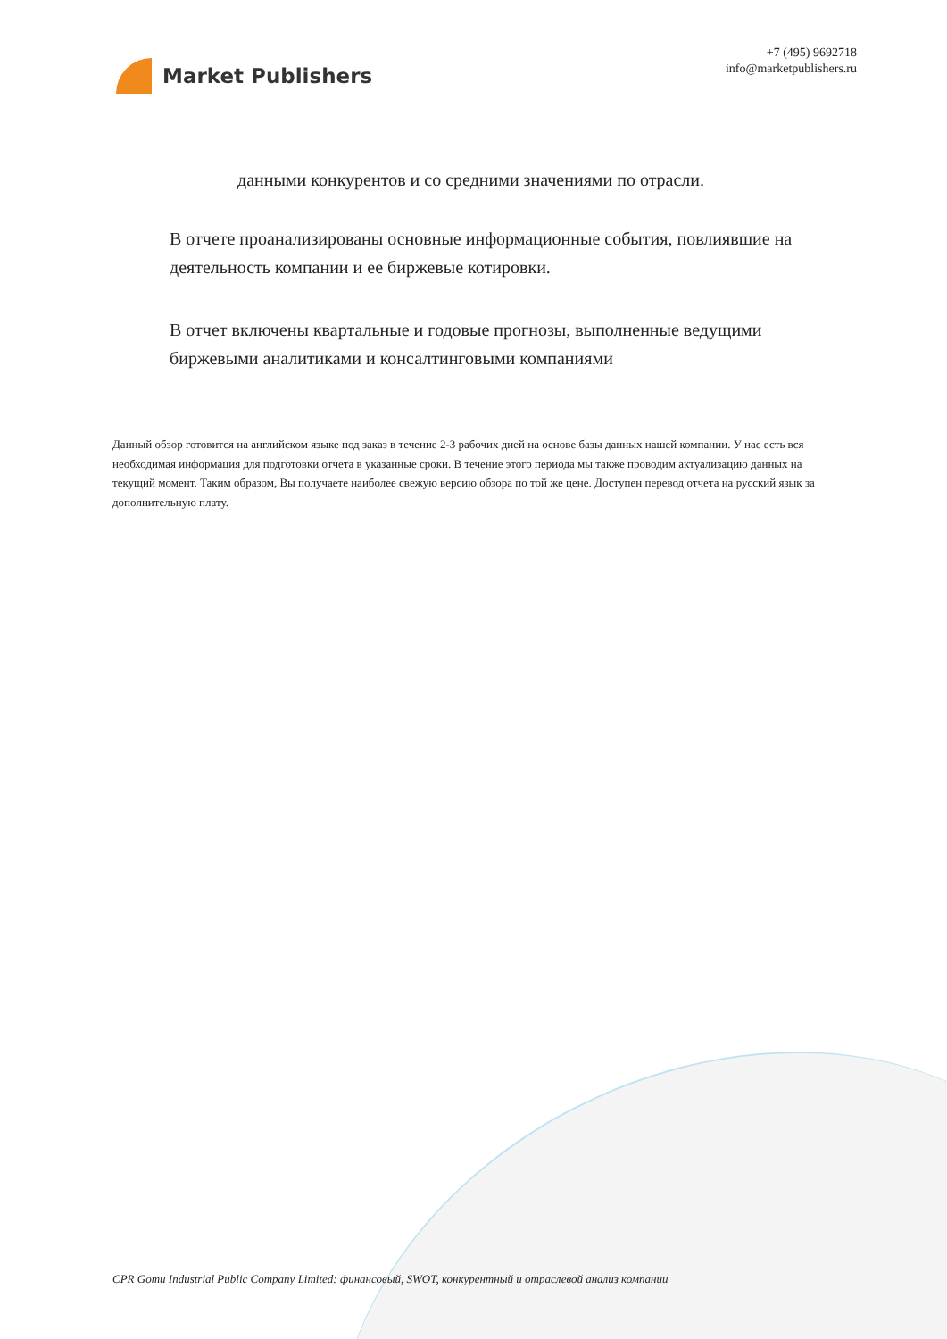Market Publishers
+7 (495) 9692718
info@marketpublishers.ru
данными конкурентов и со средними значениями по отрасли.
В отчете проанализированы основные информационные события, повлиявшие на деятельность компании и ее биржевые котировки.
В отчет включены квартальные и годовые прогнозы, выполненные ведущими биржевыми аналитиками и консалтинговыми компаниями
Данный обзор готовится на английском языке под заказ в течение 2-3 рабочих дней на основе базы данных нашей компании. У нас есть вся необходимая информация для подготовки отчета в указанные сроки. В течение этого периода мы также проводим актуализацию данных на текущий момент. Таким образом, Вы получаете наиболее свежую версию обзора по той же цене. Доступен перевод отчета на русский язык за дополнительную плату.
CPR Gomu Industrial Public Company Limited: финансовый, SWOT, конкурентный и отраслевой анализ компании